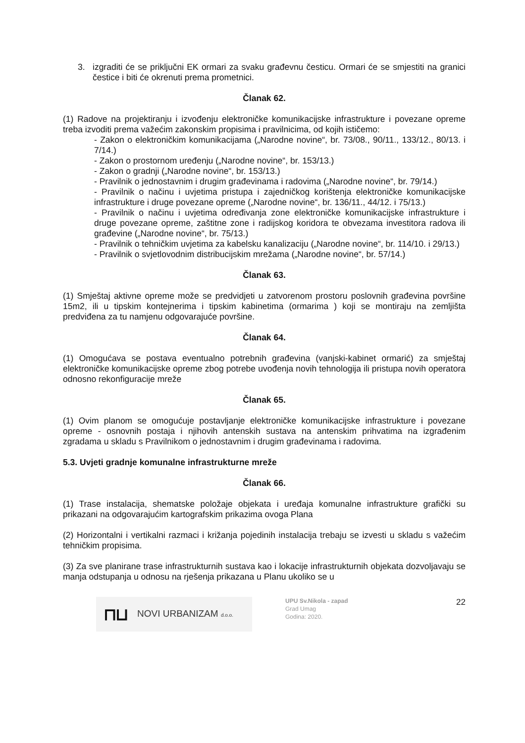3. izgraditi će se priključni EK ormari za svaku građevnu česticu. Ormari će se smjestiti na granici čestice i biti će okrenuti prema prometnici.
Članak 62.
(1) Radove na projektiranju i izvođenju elektroničke komunikacijske infrastrukture i povezane opreme treba izvoditi prema važećim zakonskim propisima i pravilnicima, od kojih ističemo:
- Zakon o elektroničkim komunikacijama („Narodne novine“, br. 73/08., 90/11., 133/12., 80/13. i 7/14.)
- Zakon o prostornom uređenju („Narodne novine“, br. 153/13.)
- Zakon o gradnji („Narodne novine“, br. 153/13.)
- Pravilnik o jednostavnim i drugim građevinama i radovima („Narodne novine“, br. 79/14.)
- Pravilnik o načinu i uvjetima pristupa i zajedničkog korištenja elektroničke komunikacijske infrastrukture i druge povezane opreme („Narodne novine“, br. 136/11., 44/12. i 75/13.)
- Pravilnik o načinu i uvjetima određivanja zone elektroničke komunikacijske infrastrukture i druge povezane opreme, zaštitne zone i radijskog koridora te obvezama investitora radova ili građevine („Narodne novine“, br. 75/13.)
- Pravilnik o tehničkim uvjetima za kabelsku kanalizaciju („Narodne novine“, br. 114/10. i 29/13.)
- Pravilnik o svjetlovodnim distribucijskim mrežama („Narodne novine“, br. 57/14.)
Članak 63.
(1) Smještaj aktivne opreme može se predvidjeti u zatvorenom prostoru poslovnih građevina površine 15m2, ili u tipskim kontejnerima i tipskim kabinetima (ormarima ) koji se montiraju na zemljišta predviđena za tu namjenu odgovarajuće površine.
Članak 64.
(1) Omogućava se postava eventualno potrebnih građevina (vanjski-kabinet ormarić) za smještaj elektroničke komunikacijske opreme zbog potrebe uvođenja novih tehnologija ili pristupa novih operatora odnosno rekonfiguracije mreže
Članak 65.
(1) Ovim planom se omogućuje postavljanje elektroničke komunikacijske infrastrukture i povezane opreme - osnovnih postaja i njihovih antenskih sustava na antenskim prihvatima na izgrađenim zgradama u skladu s Pravilnikom o jednostavnim i drugim građevinama i radovima.
5.3. Uvjeti gradnje komunalne infrastrukturne mreže
Članak 66.
(1) Trase instalacija, shematske položaje objekata i uređaja komunalne infrastrukture grafički su prikazani na odgovarajućim kartografskim prikazima ovoga Plana
(2) Horizontalni i vertikalni razmaci i križanja pojedinih instalacija trebaju se izvesti u skladu s važećim tehničkim propisima.
(3) Za sve planirane trase infrastrukturnih sustava kao i lokacije infrastrukturnih objekata dozvoljavaju se manja odstupanja u odnosu na rješenja prikazana u Planu ukoliko se u
⊓⊔ NOVI URBANIZAM d.o.o.
UPU Sv.Nikola - zapad
Grad Umag
Godina: 2020.
22